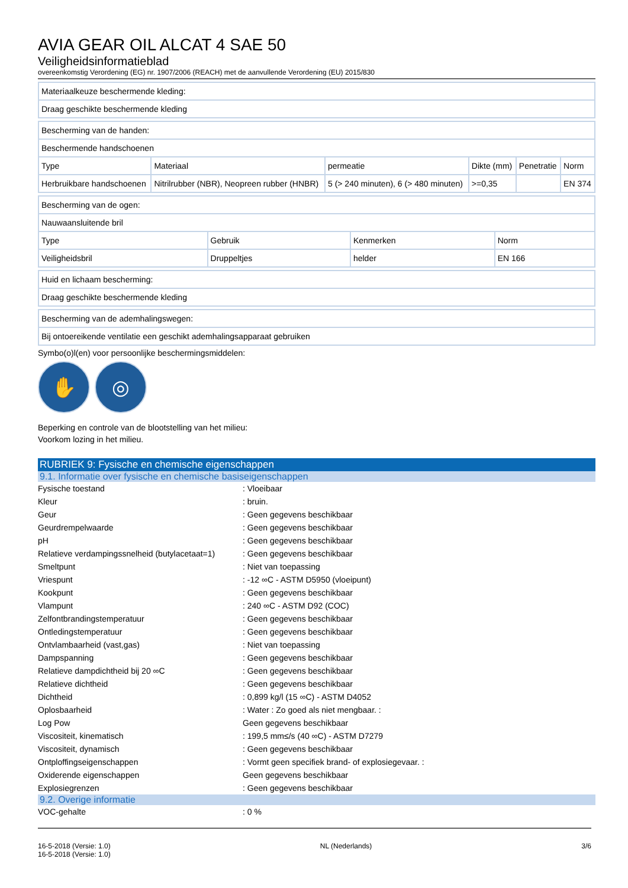AVIA GEAR OIL ALCAT 4 SAE 50
Veiligheidsinformatieblad
overeenkomstig Verordening (EG) nr. 1907/2006 (REACH) met de aanvullende Verordening (EU) 2015/830
| Materiaalkeuze beschermende kleding: |
| Draag geschikte beschermende kleding |
| Bescherming van de handen: | | | | | |
| Beschermende handschoenen | | | | | |
| Type | Materiaal | permeatie | Dikte (mm) | Penetratie | Norm |
| Herbruikbare handschoenen | Nitrilrubber (NBR), Neopreen rubber (HNBR) | 5 (> 240 minuten), 6 (> 480 minuten) | >=0,35 | | EN 374 |
| Bescherming van de ogen: | | | |
| Nauwaansluitende bril | | | |
| Type | Gebruik | Kenmerken | Norm |
| Veiligheidsbril | Druppeltjes | helder | EN 166 |
| Huid en lichaam bescherming: |
| Draag geschikte beschermende kleding |
| Bescherming van de ademhalingswegen: |
| Bij ontoereikende ventilatie een geschikt ademhalingsapparaat gebruiken |
Symbo(o)l(en) voor persoonlijke beschermingsmiddelen:
✋ ◎
Beperking en controle van de blootstelling van het milieu:
Voorkom lozing in het milieu.
RUBRIEK 9: Fysische en chemische eigenschappen
9.1. Informatie over fysische en chemische basiseigenschappen
| Fysische toestand | : Vloeibaar |
| Kleur | : bruin. |
| Geur | : Geen gegevens beschikbaar |
| Geurdrempelwaarde | : Geen gegevens beschikbaar |
| pH | : Geen gegevens beschikbaar |
| Relatieve verdampingssnelheid (butylacetaat=1) | : Geen gegevens beschikbaar |
| Smeltpunt | : Niet van toepassing |
| Vriespunt | : -12 ∞C - ASTM D5950 (vloeipunt) |
| Kookpunt | : Geen gegevens beschikbaar |
| Vlampunt | : 240 ∞C - ASTM D92 (COC) |
| Zelfontbrandingstemperatuur | : Geen gegevens beschikbaar |
| Ontledingstemperatuur | : Geen gegevens beschikbaar |
| Ontvlambaarheid (vast,gas) | : Niet van toepassing |
| Dampspanning | : Geen gegevens beschikbaar |
| Relatieve dampdichtheid bij 20 ∞C | : Geen gegevens beschikbaar |
| Relatieve dichtheid | : Geen gegevens beschikbaar |
| Dichtheid | : 0,899 kg/l (15 ∞C) - ASTM D4052 |
| Oplosbaarheid | : Water : Zo goed als niet mengbaar. : |
| Log Pow | Geen gegevens beschikbaar |
| Viscositeit, kinematisch | : 199,5 mm≤/s (40 ∞C) - ASTM D7279 |
| Viscositeit, dynamisch | : Geen gegevens beschikbaar |
| Ontploffingseigenschappen | : Vormt geen specifiek brand- of explosiegevaar. : |
| Oxiderende eigenschappen | Geen gegevens beschikbaar |
| Explosiegrenzen | : Geen gegevens beschikbaar |
9.2. Overige informatie
| VOC-gehalte | : 0 % |
16-5-2018 (Versie: 1.0)
16-5-2018 (Versie: 1.0)
NL (Nederlands) 3/6